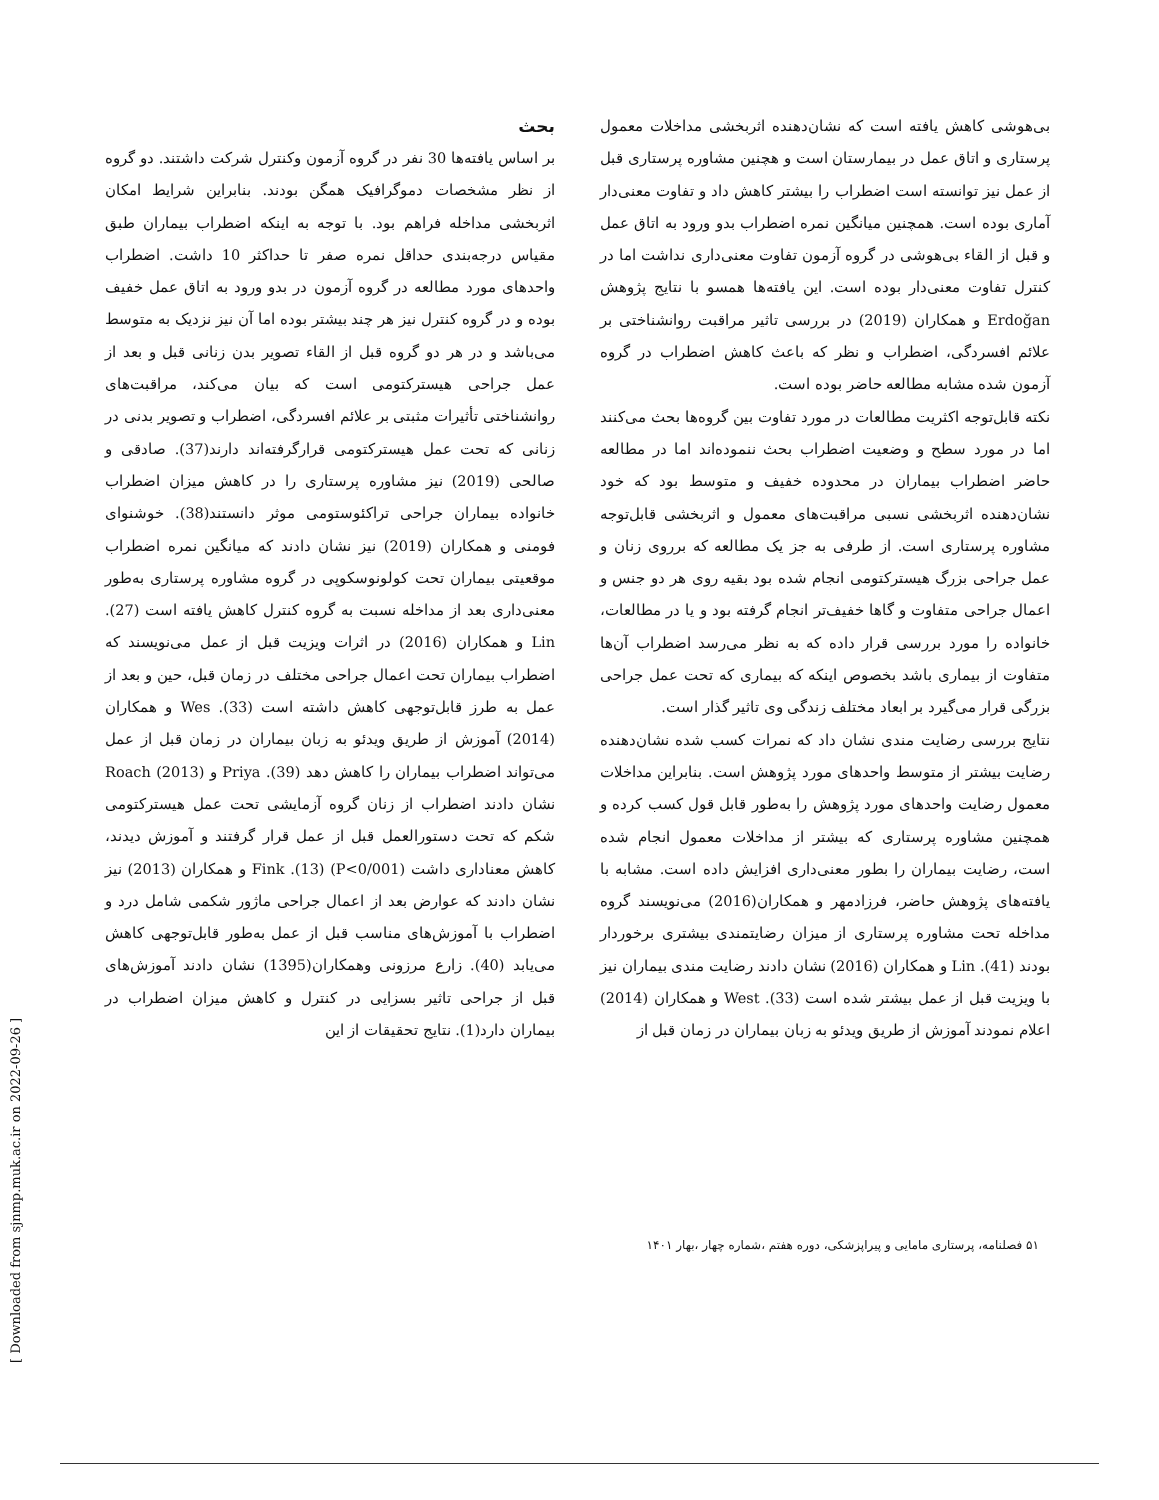بحث
بر اساس یافته‌ها 30 نفر در گروه آزمون وکنترل شرکت داشتند. دو گروه از نظر مشخصات دموگرافیک همگن بودند. بنابراین شرایط امکان اثربخشی مداخله فراهم بود. با توجه به اینکه اضطراب بیماران طبق مقیاس درجه‌بندی حداقل نمره صفر تا حداکثر 10 داشت. اضطراب واحدهای مورد مطالعه در گروه آزمون در بدو ورود به اتاق عمل خفیف بوده و در گروه کنترل نیز هر چند بیشتر بوده اما آن نیز نزدیک به متوسط می‌باشد و در هر دو گروه قبل از القاء تصویر بدن زنانی قبل و بعد از عمل جراحی هیسترکتومی است که بیان می‌کند، مراقبت‌های روانشناختی تأثیرات مثبتی بر علائم افسردگی، اضطراب و تصویر بدنی در زنانی که تحت عمل هیسترکتومی قرارگرفته‌اند دارند(37). صادقی و صالحی (2019) نیز مشاوره پرستاری را در کاهش میزان اضطراب خانواده بیماران جراحی تراکئوستومی موثر دانستند(38). خوشنوای فومنی و همکاران (2019) نیز نشان دادند که میانگین نمره اضطراب موقعیتی بیماران تحت کولونوسکوپی در گروه مشاوره پرستاری به‌طور معنی‌داری بعد از مداخله نسبت به گروه کنترل کاهش یافته است (27). Lin و همکاران (2016) در اثرات ویزیت قبل از عمل می‌نویسند که اضطراب بیماران تحت اعمال جراحی مختلف در زمان قبل، حین و بعد از عمل به طرز قابل‌توجهی کاهش داشته است (33). Wes و همکاران (2014) آموزش از طریق ویدئو به زبان بیماران در زمان قبل از عمل می‌تواند اضطراب بیماران را کاهش دهد (39). Priya و Roach (2013) نشان دادند اضطراب از زنان گروه آزمایشی تحت عمل هیسترکتومی شکم که تحت دستورالعمل قبل از عمل قرار گرفتند و آموزش دیدند، کاهش معناداری داشت (P<0/001) (13). Fink و همکاران (2013) نیز نشان دادند که عوارض بعد از اعمال جراحی ماژور شکمی شامل درد و اضطراب با آموزش‌های مناسب قبل از عمل به‌طور قابل‌توجهی کاهش می‌یابد (40). زارع مرزونی وهمکاران(1395) نشان دادند آموزش‌های قبل از جراحی تاثیر بسزایی در کنترل و کاهش میزان اضطراب در بیماران دارد(1). نتایج تحقیقات از این
بی‌هوشی کاهش یافته است که نشان‌دهنده اثربخشی مداخلات معمول پرستاری و اتاق عمل در بیمارستان است و هچنین مشاوره پرستاری قبل از عمل نیز توانسته است اضطراب را بیشتر کاهش داد و تفاوت معنی‌دار آماری بوده است. همچنین میانگین نمره اضطراب بدو ورود به اتاق عمل و قبل از القاء بی‌هوشی در گروه آزمون تفاوت معنی‌داری نداشت اما در کنترل تفاوت معنی‌دار بوده است. این یافته‌ها همسو با نتایج پژوهش Erdoğan و همکاران (2019) در بررسی تاثیر مراقبت روانشناختی بر علائم افسردگی، اضطراب و نظر که باعث کاهش اضطراب در گروه آزمون شده مشابه مطالعه حاضر بوده است.
نکته قابل‌توجه اکثریت مطالعات در مورد تفاوت بین گروه‌ها بحث می‌کنند اما در مورد سطح و وضعیت اضطراب بحث ننموده‌اند اما در مطالعه حاضر اضطراب بیماران در محدوده خفیف و متوسط بود که خود نشان‌دهنده اثربخشی نسبی مراقبت‌های معمول و اثربخشی قابل‌توجه مشاوره پرستاری است. از طرفی به جز یک مطالعه که برروی زنان و عمل جراحی بزرگ هیسترکتومی انجام شده بود بقیه روی هر دو جنس و اعمال جراحی متفاوت و گاها خفیف‌تر انجام گرفته بود و یا در مطالعات، خانواده را مورد بررسی قرار داده که به نظر می‌رسد اضطراب آن‌ها متفاوت از بیماری باشد بخصوص اینکه که بیماری که تحت عمل جراحی بزرگی قرار می‌گیرد بر ابعاد مختلف زندگی وی تاثیر گذار است.
نتایج بررسی رضایت مندی نشان داد که نمرات کسب شده نشان‌دهنده رضایت بیشتر از متوسط واحدهای مورد پژوهش است. بنابراین مداخلات معمول رضایت واحدهای مورد پژوهش را به‌طور قابل قول کسب کرده و همچنین مشاوره پرستاری که بیشتر از مداخلات معمول انجام شده است، رضایت بیماران را بطور معنی‌داری افزایش داده است. مشابه با یافته‌های پژوهش حاضر، فرزادمهر و همکاران(2016) می‌نویسند گروه مداخله تحت مشاوره پرستاری از میزان رضایتمندی بیشتری برخوردار بودند (41). Lin و همکاران (2016) نشان دادند رضایت مندی بیماران نیز با ویزیت قبل از عمل بیشتر شده است (33). West و همکاران (2014) اعلام نمودند آموزش از طریق ویدئو به زبان بیماران در زمان قبل از
۵۱ فصلنامه، پرستاری مامایی و پیراپزشکی، دوره هفتم ،شماره چهار ،بهار ۱۴۰۱
[ Downloaded from sjnmp.muk.ac.ir on 2022-09-26 ]